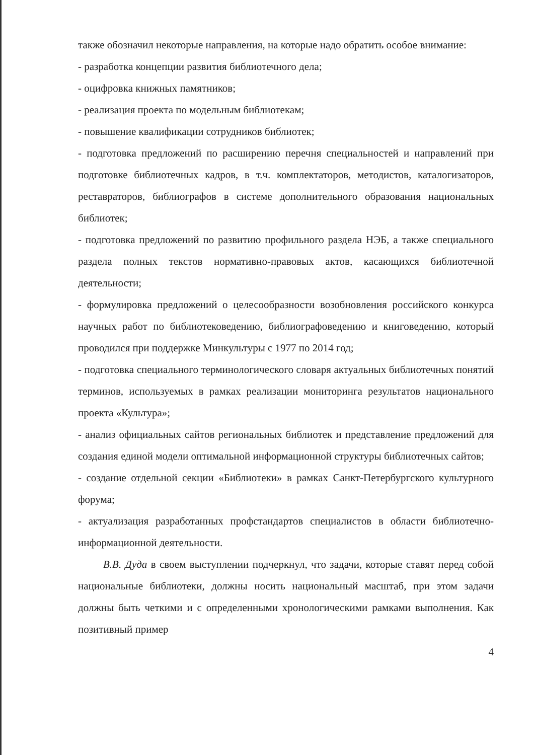также обозначил некоторые направления, на которые надо обратить особое внимание:
- разработка концепции развития библиотечного дела;
- оцифровка книжных памятников;
- реализация проекта по модельным библиотекам;
- повышение квалификации сотрудников библиотек;
- подготовка предложений по расширению перечня специальностей и направлений при подготовке библиотечных кадров, в т.ч. комплектаторов, методистов, каталогизаторов, реставраторов, библиографов в системе дополнительного образования национальных библиотек;
- подготовка предложений по развитию профильного раздела НЭБ, а также специального раздела полных текстов нормативно-правовых актов, касающихся библиотечной деятельности;
- формулировка предложений о целесообразности возобновления российского конкурса научных работ по библиотековедению, библиографоведению и книговедению, который проводился при поддержке Минкультуры с 1977 по 2014 год;
- подготовка специального терминологического словаря актуальных библиотечных понятий терминов, используемых в рамках реализации мониторинга результатов национального проекта «Культура»;
- анализ официальных сайтов региональных библиотек и представление предложений для создания единой модели оптимальной информационной структуры библиотечных сайтов;
- создание отдельной секции «Библиотеки» в рамках Санкт-Петербургского культурного форума;
- актуализация разработанных профстандартов специалистов в области библиотечно-информационной деятельности.
В.В. Дуда в своем выступлении подчеркнул, что задачи, которые ставят перед собой национальные библиотеки, должны носить национальный масштаб, при этом задачи должны быть четкими и с определенными хронологическими рамками выполнения. Как позитивный пример
4